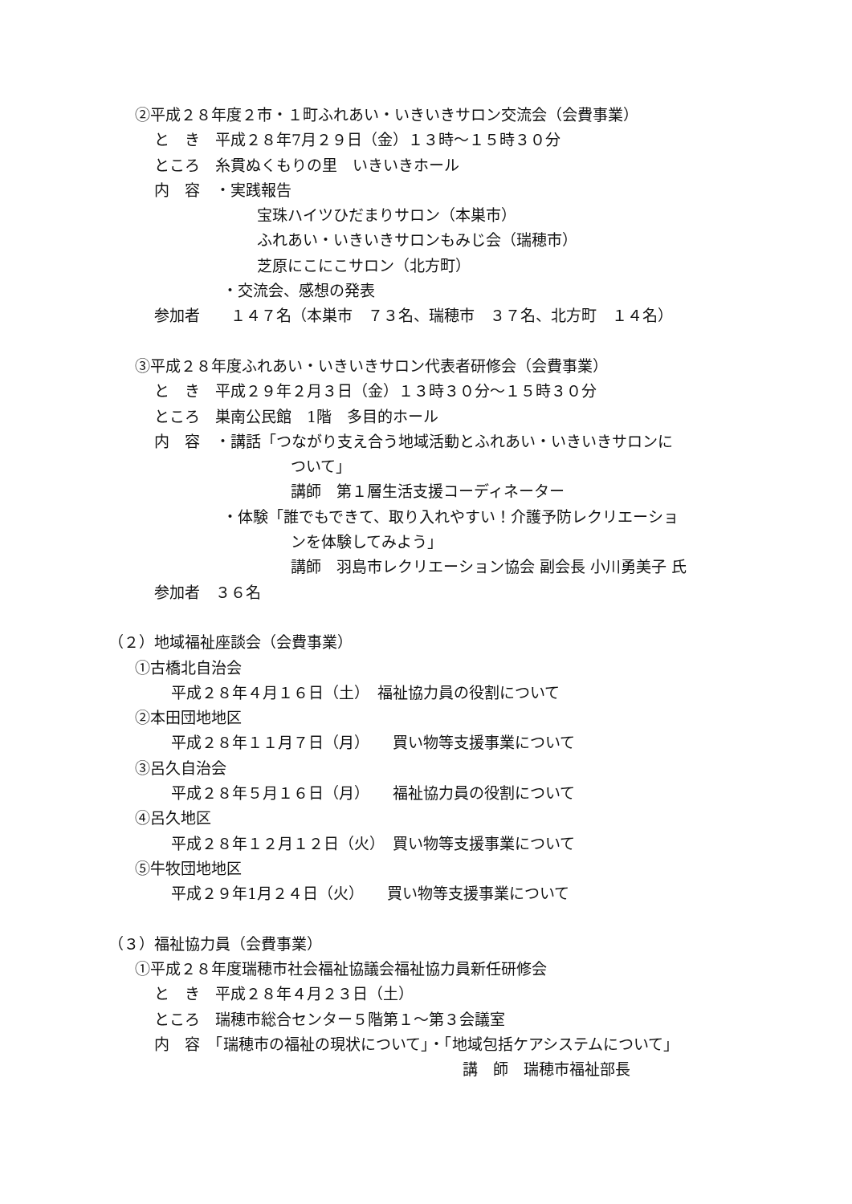②平成２８年度２市・１町ふれあい・いきいきサロン交流会（会費事業）
と　き　平成２８年7月２９日（金）１３時～１５時３０分
ところ　糸貫ぬくもりの里　いきいきホール
内　容　・実践報告
宝珠ハイツひだまりサロン（本巣市）
ふれあい・いきいきサロンもみじ会（瑞穂市）
芝原にこにこサロン（北方町）
・交流会、感想の発表
参加者　　１４７名（本巣市　７３名、瑞穂市　３７名、北方町　１４名）
③平成２８年度ふれあい・いきいきサロン代表者研修会（会費事業）
と　き　平成２９年２月３日（金）１３時３０分～１５時３０分
ところ　巣南公民館　1階　多目的ホール
内　容　・講話「つながり支え合う地域活動とふれあい・いきいきサロンに
ついて」
講師　第１層生活支援コーディネーター
・体験「誰でもできて、取り入れやすい！介護予防レクリエーショ
ンを体験してみよう」
講師　羽島市レクリエーション協会 副会長 小川勇美子 氏
参加者　３６名
（２）地域福祉座談会（会費事業）
①古橋北自治会
平成２８年４月１６日（土）　福祉協力員の役割について
②本田団地地区
平成２８年１１月７日（月）　　買い物等支援事業について
③呂久自治会
平成２８年５月１６日（月）　　福祉協力員の役割について
④呂久地区
平成２８年１２月１２日（火）　買い物等支援事業について
⑤牛牧団地地区
平成２９年1月２４日（火）　　買い物等支援事業について
（３）福祉協力員（会費事業）
①平成２８年度瑞穂市社会福祉協議会福祉協力員新任研修会
と　き　平成２８年４月２３日（土）
ところ　瑞穂市総合センター５階第１～第３会議室
内　容　「瑞穂市の福祉の現状について」・「地域包括ケアシステムについて」
講　師　瑞穂市福祉部長